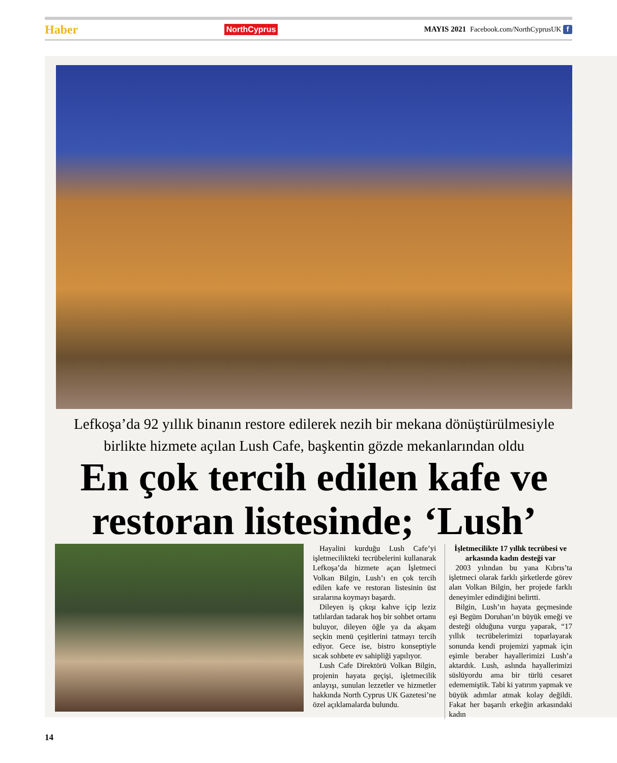Haber NorthCyprus MAYIS 2021 Facebook.com/NorthCyprusUK f
Lefkoşa’da 92 yıllık binanın restore edilerek nezih bir mekana dönüştürülmesiyle birlikte hizmete açılan Lush Cafe, başkentin gözde mekanlarından oldu
En çok tercih edilen kafe ve restoran listesinde; ‘Lush’
Hayalini kurduğu Lush Cafe’yi işletmecilikteki tecrübelerini kullanarak Lefkoşa’da hizmete açan İşletmeci Volkan Bilgin, Lush’ı en çok tercih edilen kafe ve restoran listesinin üst sıralarına koymayı başardı.
Dileyen iş çıkışı kahve içip leziz tatlılardan tadarak hoş bir sohbet ortamı buluyor, dileyen öğle ya da akşam seçkin menü çeşitlerini tatmayı tercih ediyor. Gece ise, bistro konseptiyle sıcak sohbete ev sahipliği yapılıyor.
Lush Cafe Direktörü Volkan Bilgin, projenin hayata geçişi, işletmecilik anlayışı, sunulan lezzetler ve hizmetler hakkında North Cyprus UK Gazetesi’ne özel açıklamalarda bulundu.
İşletmecilikte 17 yıllık tecrübesi ve arkasında kadın desteği var
2003 yılından bu yana Kıbrıs’ta işletmeci olarak farklı şirketlerde görev alan Volkan Bilgin, her projede farklı deneyimler edindiğini belirtti.
Bilgin, Lush’ın hayata geçmesinde eşi Begüm Doruhan’ın büyük emeği ve desteği olduğuna vurgu yaparak, “17 yıllık tecrübelerimizi toparlayarak sonunda kendi projemizi yapmak için eşimle beraber hayallerimizi Lush’a aktardık. Lush, aslında hayallerimizi süslüyordu ama bir türlü cesaret edememiştik. Tabi ki yatırım yapmak ve büyük adımlar atmak kolay değildi. Fakat her başarılı erkeğin arkasındaki kadın
14